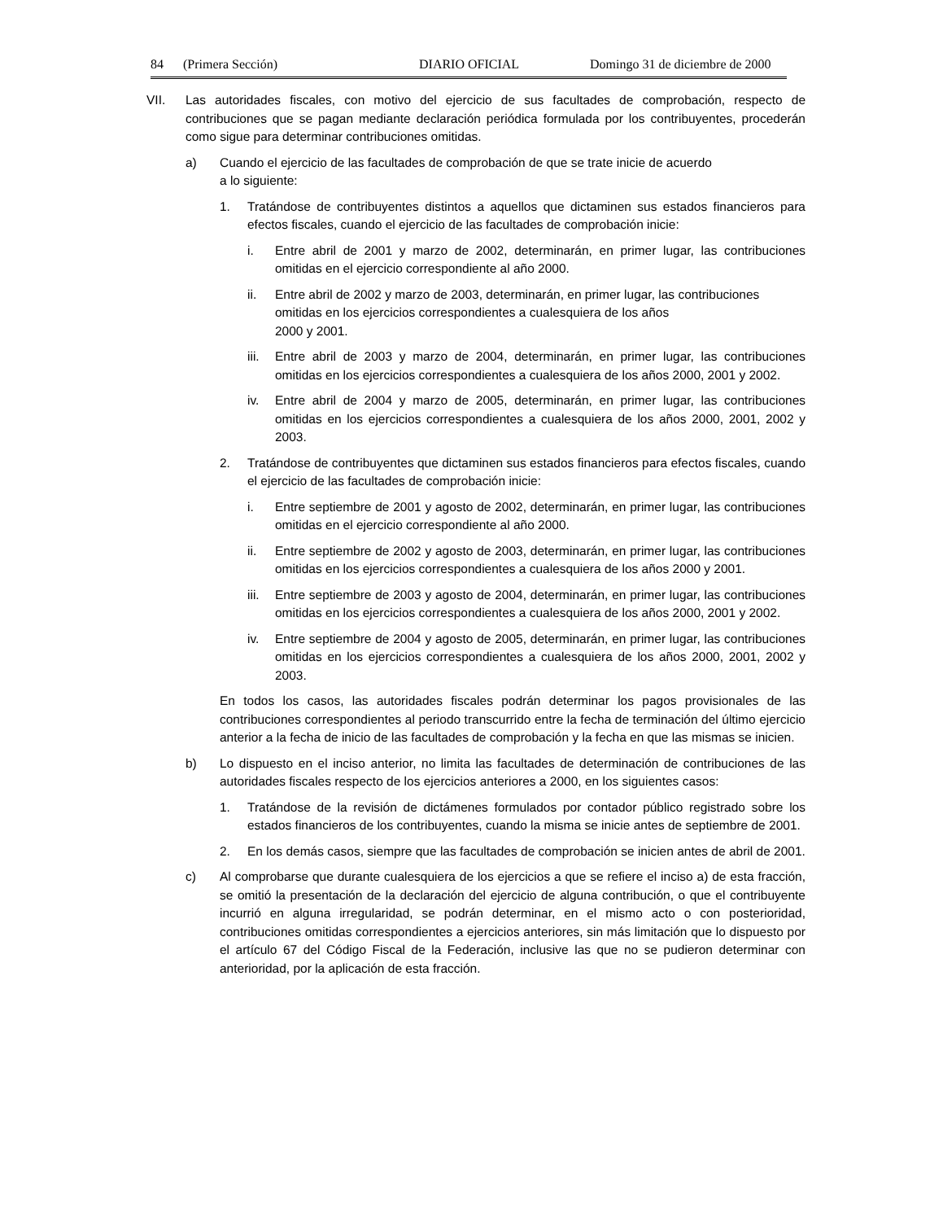84 (Primera Sección) DIARIO OFICIAL Domingo 31 de diciembre de 2000
VII. Las autoridades fiscales, con motivo del ejercicio de sus facultades de comprobación, respecto de contribuciones que se pagan mediante declaración periódica formulada por los contribuyentes, procederán como sigue para determinar contribuciones omitidas.
a) Cuando el ejercicio de las facultades de comprobación de que se trate inicie de acuerdo
a lo siguiente:
1. Tratándose de contribuyentes distintos a aquellos que dictaminen sus estados financieros para efectos fiscales, cuando el ejercicio de las facultades de comprobación inicie:
i. Entre abril de 2001 y marzo de 2002, determinarán, en primer lugar, las contribuciones omitidas en el ejercicio correspondiente al año 2000.
ii. Entre abril de 2002 y marzo de 2003, determinarán, en primer lugar, las contribuciones omitidas en los ejercicios correspondientes a cualesquiera de los años
2000 y 2001.
iii. Entre abril de 2003 y marzo de 2004, determinarán, en primer lugar, las contribuciones omitidas en los ejercicios correspondientes a cualesquiera de los años 2000, 2001 y 2002.
iv. Entre abril de 2004 y marzo de 2005, determinarán, en primer lugar, las contribuciones omitidas en los ejercicios correspondientes a cualesquiera de los años 2000, 2001, 2002 y 2003.
2. Tratándose de contribuyentes que dictaminen sus estados financieros para efectos fiscales, cuando el ejercicio de las facultades de comprobación inicie:
i. Entre septiembre de 2001 y agosto de 2002, determinarán, en primer lugar, las contribuciones omitidas en el ejercicio correspondiente al año 2000.
ii. Entre septiembre de 2002 y agosto de 2003, determinarán, en primer lugar, las contribuciones omitidas en los ejercicios correspondientes a cualesquiera de los años 2000 y 2001.
iii. Entre septiembre de 2003 y agosto de 2004, determinarán, en primer lugar, las contribuciones omitidas en los ejercicios correspondientes a cualesquiera de los años 2000, 2001 y 2002.
iv. Entre septiembre de 2004 y agosto de 2005, determinarán, en primer lugar, las contribuciones omitidas en los ejercicios correspondientes a cualesquiera de los años 2000, 2001, 2002 y 2003.
En todos los casos, las autoridades fiscales podrán determinar los pagos provisionales de las contribuciones correspondientes al periodo transcurrido entre la fecha de terminación del último ejercicio anterior a la fecha de inicio de las facultades de comprobación y la fecha en que las mismas se inicien.
b) Lo dispuesto en el inciso anterior, no limita las facultades de determinación de contribuciones de las autoridades fiscales respecto de los ejercicios anteriores a 2000, en los siguientes casos:
1. Tratándose de la revisión de dictámenes formulados por contador público registrado sobre los estados financieros de los contribuyentes, cuando la misma se inicie antes de septiembre de 2001.
2. En los demás casos, siempre que las facultades de comprobación se inicien antes de abril de 2001.
c) Al comprobarse que durante cualesquiera de los ejercicios a que se refiere el inciso a) de esta fracción, se omitió la presentación de la declaración del ejercicio de alguna contribución, o que el contribuyente incurrió en alguna irregularidad, se podrán determinar, en el mismo acto o con posterioridad, contribuciones omitidas correspondientes a ejercicios anteriores, sin más limitación que lo dispuesto por el artículo 67 del Código Fiscal de la Federación, inclusive las que no se pudieron determinar con anterioridad, por la aplicación de esta fracción.